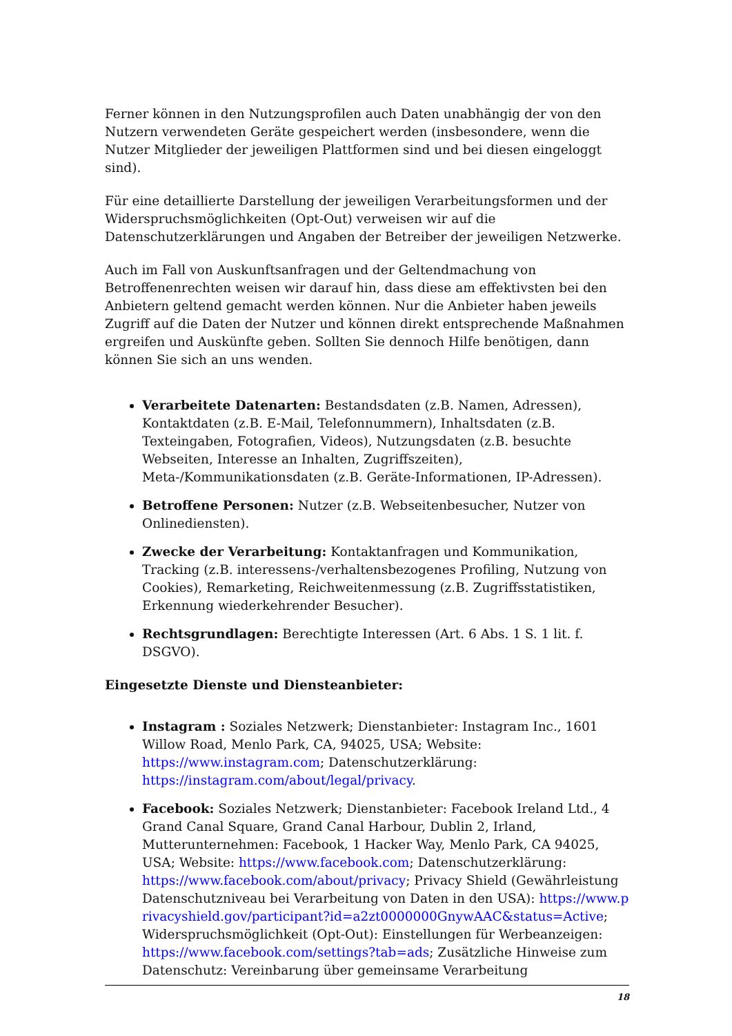Ferner können in den Nutzungsprofilen auch Daten unabhängig der von den Nutzern verwendeten Geräte gespeichert werden (insbesondere, wenn die Nutzer Mitglieder der jeweiligen Plattformen sind und bei diesen eingeloggt sind).
Für eine detaillierte Darstellung der jeweiligen Verarbeitungsformen und der Widerspruchsmöglichkeiten (Opt-Out) verweisen wir auf die Datenschutzerklärungen und Angaben der Betreiber der jeweiligen Netzwerke.
Auch im Fall von Auskunftsanfragen und der Geltendmachung von Betroffenenrechten weisen wir darauf hin, dass diese am effektivsten bei den Anbietern geltend gemacht werden können. Nur die Anbieter haben jeweils Zugriff auf die Daten der Nutzer und können direkt entsprechende Maßnahmen ergreifen und Auskünfte geben. Sollten Sie dennoch Hilfe benötigen, dann können Sie sich an uns wenden.
Verarbeitete Datenarten: Bestandsdaten (z.B. Namen, Adressen), Kontaktdaten (z.B. E-Mail, Telefonnummern), Inhaltsdaten (z.B. Texteingaben, Fotografien, Videos), Nutzungsdaten (z.B. besuchte Webseiten, Interesse an Inhalten, Zugriffszeiten), Meta-/Kommunikationsdaten (z.B. Geräte-Informationen, IP-Adressen).
Betroffene Personen: Nutzer (z.B. Webseitenbesucher, Nutzer von Onlinediensten).
Zwecke der Verarbeitung: Kontaktanfragen und Kommunikation, Tracking (z.B. interessens-/verhaltensbezogenes Profiling, Nutzung von Cookies), Remarketing, Reichweitenmessung (z.B. Zugriffsstatistiken, Erkennung wiederkehrender Besucher).
Rechtsgrundlagen: Berechtigte Interessen (Art. 6 Abs. 1 S. 1 lit. f. DSGVO).
Eingesetzte Dienste und Diensteanbieter:
Instagram : Soziales Netzwerk; Dienstanbieter: Instagram Inc., 1601 Willow Road, Menlo Park, CA, 94025, USA; Website: https://www.instagram.com; Datenschutzerklärung: https://instagram.com/about/legal/privacy.
Facebook: Soziales Netzwerk; Dienstanbieter: Facebook Ireland Ltd., 4 Grand Canal Square, Grand Canal Harbour, Dublin 2, Irland, Mutterunternehmen: Facebook, 1 Hacker Way, Menlo Park, CA 94025, USA; Website: https://www.facebook.com; Datenschutzerklärung: https://www.facebook.com/about/privacy; Privacy Shield (Gewährleistung Datenschutzniveau bei Verarbeitung von Daten in den USA): https://www.privacyshield.gov/participant?id=a2zt0000000GnywAAC&status=Active; Widerspruchsmöglichkeit (Opt-Out): Einstellungen für Werbeanzeigen: https://www.facebook.com/settings?tab=ads; Zusätzliche Hinweise zum Datenschutz: Vereinbarung über gemeinsame Verarbeitung
18